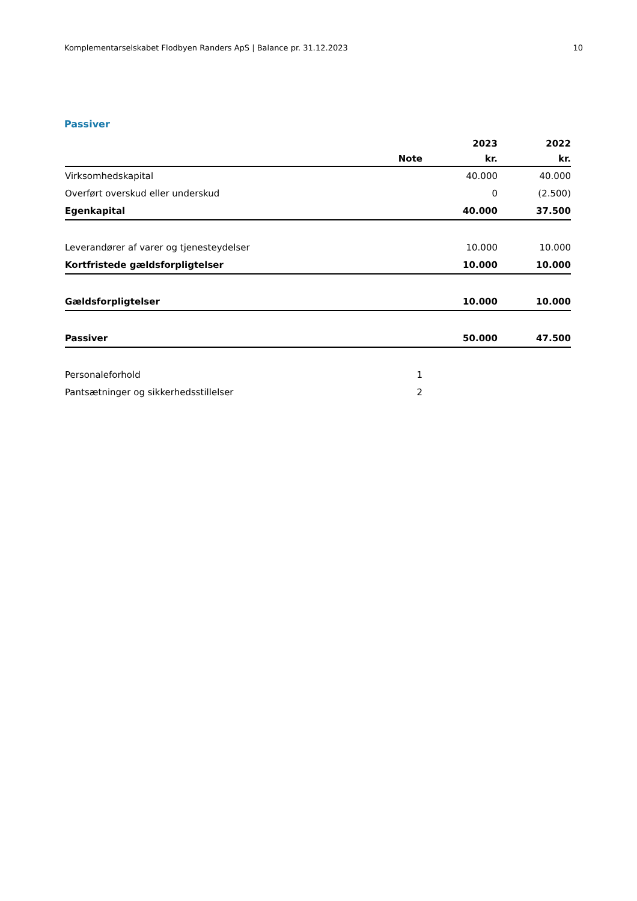Komplementarselskabet Flodbyen Randers ApS | Balance pr. 31.12.2023 10
Passiver
| | | 2023 | 2022 |
| --- | --- | --- | --- |
| | Note | kr. | kr. |
| Virksomhedskapital | | 40.000 | 40.000 |
| Overført overskud eller underskud | | 0 | (2.500) |
| Egenkapital | | 40.000 | 37.500 |
| Leverandører af varer og tjenesteydelser | | 10.000 | 10.000 |
| Kortfristede gældsforpligtelser | | 10.000 | 10.000 |
| Gældsforpligtelser | | 10.000 | 10.000 |
| Passiver | | 50.000 | 47.500 |
| Personaleforhold | 1 | | |
| Pantsætninger og sikkerhedsstillelser | 2 | | |